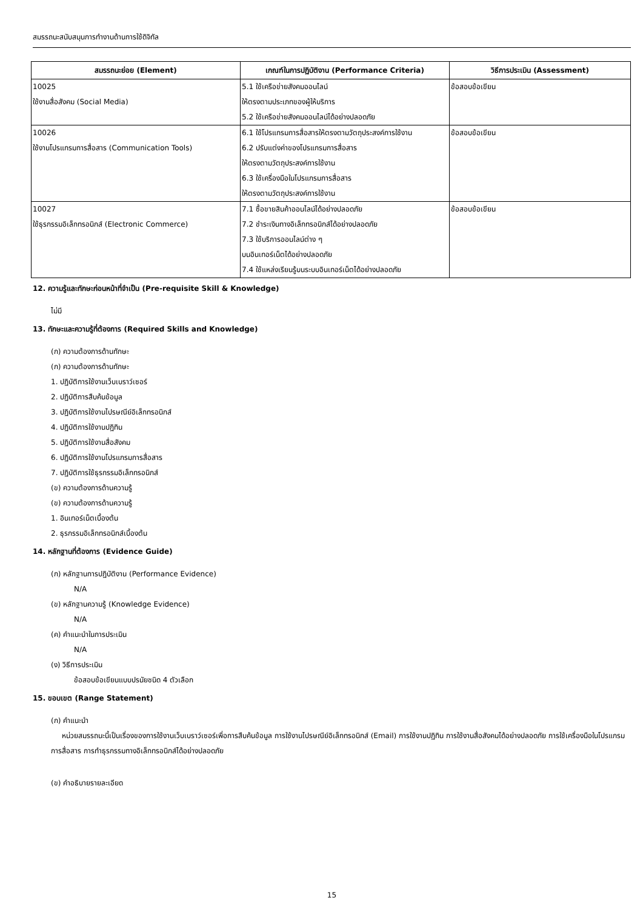สมรรถนะสนับสนุนการทำงานด้านการใช้ดิจิทัล
| สมรรถนะย่อย (Element) | เกณฑ์ในการปฏิบัติงาน (Performance Criteria) | วิธีการประเมิน (Assessment) |
| --- | --- | --- |
| 10025 ใช้งานสื่อสังคม (Social Media) | 5.1 ใช้เครือข่ายสังคมออนไลน์ ให้ตรงตามประเภทของผู้ให้บริการ 5.2 ใช้เครือข่ายสังคมออนไลน์ได้อย่างปลอดภัย | ข้อสอบข้อเขียน |
| 10026 ใช้งานโปรแกรมการสื่อสาร (Communication Tools) | 6.1 ใช้โปรแกรมการสื่อสารให้ตรงตามวัตถุประสงค์การใช้งาน 6.2 ปรับแต่งค่าของโปรแกรมการสื่อสาร ให้ตรงตามวัตถุประสงค์การใช้งาน 6.3 ใช้เครื่องมือในโปรแกรมการสื่อสาร ให้ตรงตามวัตถุประสงค์การใช้งาน | ข้อสอบข้อเขียน |
| 10027 ใช้ธุรกรรมอิเล็กทรอนิกส์ (Electronic Commerce) | 7.1 ซื้อขายสินค้าออนไลน์ได้อย่างปลอดภัย 7.2 ชำระเงินทางอิเล็กทรอนิกส์ได้อย่างปลอดภัย 7.3 ใช้บริการออนไลน์ต่าง ๆ บนอินเทอร์เน็ตได้อย่างปลอดภัย 7.4 ใช้แหล่งเรียนรู้บนระบบอินเทอร์เน็ตได้อย่างปลอดภัย | ข้อสอบข้อเขียน |
12. ความรู้และทักษะก่อนหน้าที่จำเป็น (Pre-requisite Skill & Knowledge)
ไม่มี
13. ทักษะและความรู้ที่ต้องการ (Required Skills and Knowledge)
(ก) ความต้องการด้านทักษะ
(ก) ความต้องการด้านทักษะ
1. ปฏิบัติการใช้งานเว็บเบราว์เซอร์
2. ปฏิบัติการสืบค้นข้อมูล
3. ปฏิบัติการใช้งานไปรษณีย์อิเล็กทรอนิกส์
4. ปฏิบัติการใช้งานปฏิทิน
5. ปฏิบัติการใช้งานสื่อสังคม
6. ปฏิบัติการใช้งานโปรแกรมการสื่อสาร
7. ปฏิบัติการใช้ธุรกรรมอิเล็กทรอนิกส์
(ข) ความต้องการด้านความรู้
(ข) ความต้องการด้านความรู้
1. อินเทอร์เน็ตเบื้องต้น
2. ธุรกรรมอิเล็กทรอนิกส์เบื้องต้น
14. หลักฐานที่ต้องการ (Evidence Guide)
(ก) หลักฐานการปฏิบัติงาน (Performance Evidence)
N/A
(ข) หลักฐานความรู้ (Knowledge Evidence)
N/A
(ค) คำแนะนำในการประเมิน
N/A
(ง) วิธีการประเมิน
ข้อสอบข้อเขียนแบบปรนัยชนิด 4 ตัวเลือก
15. ขอบเขต (Range Statement)
(ก) คำแนะนำ
หน่วยสมรรถนะนี้เป็นเรื่องของการใช้งานเว็บเบราว์เซอร์เพื่อการสืบค้นข้อมูล การใช้งานไปรษณีย์อิเล็กทรอนิกส์ (Email) การใช้งานปฏิทิน การใช้งานสื่อสังคมได้อย่างปลอดภัย การใช้เครื่องมือในโปรแกรมการสื่อสาร การทำธุรกรรมทางอิเล็กทรอนิกส์ได้อย่างปลอดภัย
(ข) คำอธิบายรายละเอียด
15